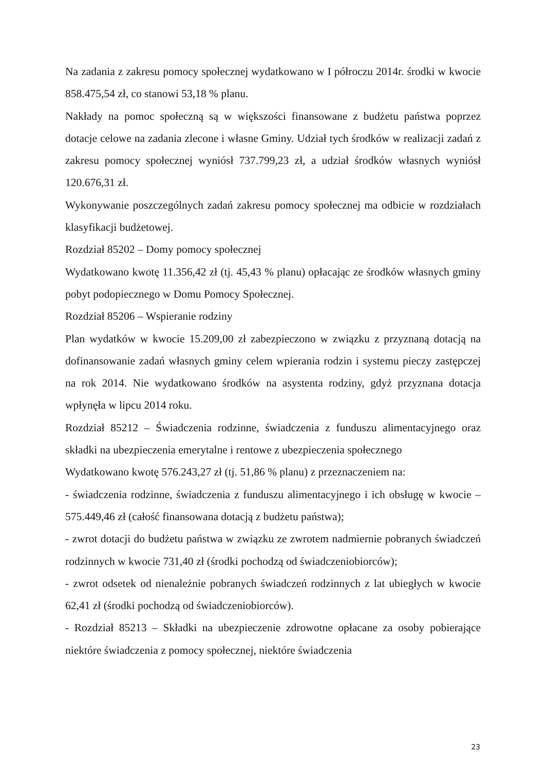Na zadania z zakresu pomocy społecznej wydatkowano w I półroczu 2014r. środki w kwocie 858.475,54 zł, co stanowi 53,18 % planu.
Nakłady na pomoc społeczną są w większości finansowane z budżetu państwa poprzez dotacje celowe na zadania zlecone i własne Gminy. Udział tych środków w realizacji zadań z zakresu pomocy społecznej wyniósł 737.799,23 zł, a udział środków własnych wyniósł 120.676,31 zł.
Wykonywanie poszczególnych zadań zakresu pomocy społecznej ma odbicie w rozdziałach klasyfikacji budżetowej.
Rozdział 85202 – Domy pomocy społecznej
Wydatkowano kwotę 11.356,42 zł (tj. 45,43 % planu) opłacając ze środków własnych gminy pobyt podopiecznego w Domu Pomocy Społecznej.
Rozdział 85206 – Wspieranie rodziny
Plan wydatków w kwocie 15.209,00 zł zabezpieczono w związku z przyznaną dotacją na dofinansowanie zadań własnych gminy celem wpierania rodzin i systemu pieczy zastępczej na rok 2014. Nie wydatkowano środków na asystenta rodziny, gdyż przyznana dotacja wpłynęła w lipcu 2014 roku.
Rozdział 85212 – Świadczenia rodzinne, świadczenia z funduszu alimentacyjnego oraz składki na ubezpieczenia emerytalne i rentowe z ubezpieczenia społecznego
Wydatkowano kwotę 576.243,27 zł (tj. 51,86 % planu) z przeznaczeniem na:
- świadczenia rodzinne, świadczenia z funduszu alimentacyjnego i ich obsługę w kwocie – 575.449,46 zł (całość finansowana dotacją z budżetu państwa);
- zwrot dotacji do budżetu państwa w związku ze zwrotem nadmiernie pobranych świadczeń rodzinnych w kwocie 731,40 zł (środki pochodzą od świadczeniobiorców);
- zwrot odsetek od nienależnie pobranych świadczeń rodzinnych z lat ubiegłych w kwocie 62,41 zł (środki pochodzą od świadczeniobiorców).
- Rozdział 85213 – Składki na ubezpieczenie zdrowotne opłacane za osoby pobierające niektóre świadczenia z pomocy społecznej, niektóre świadczenia
23